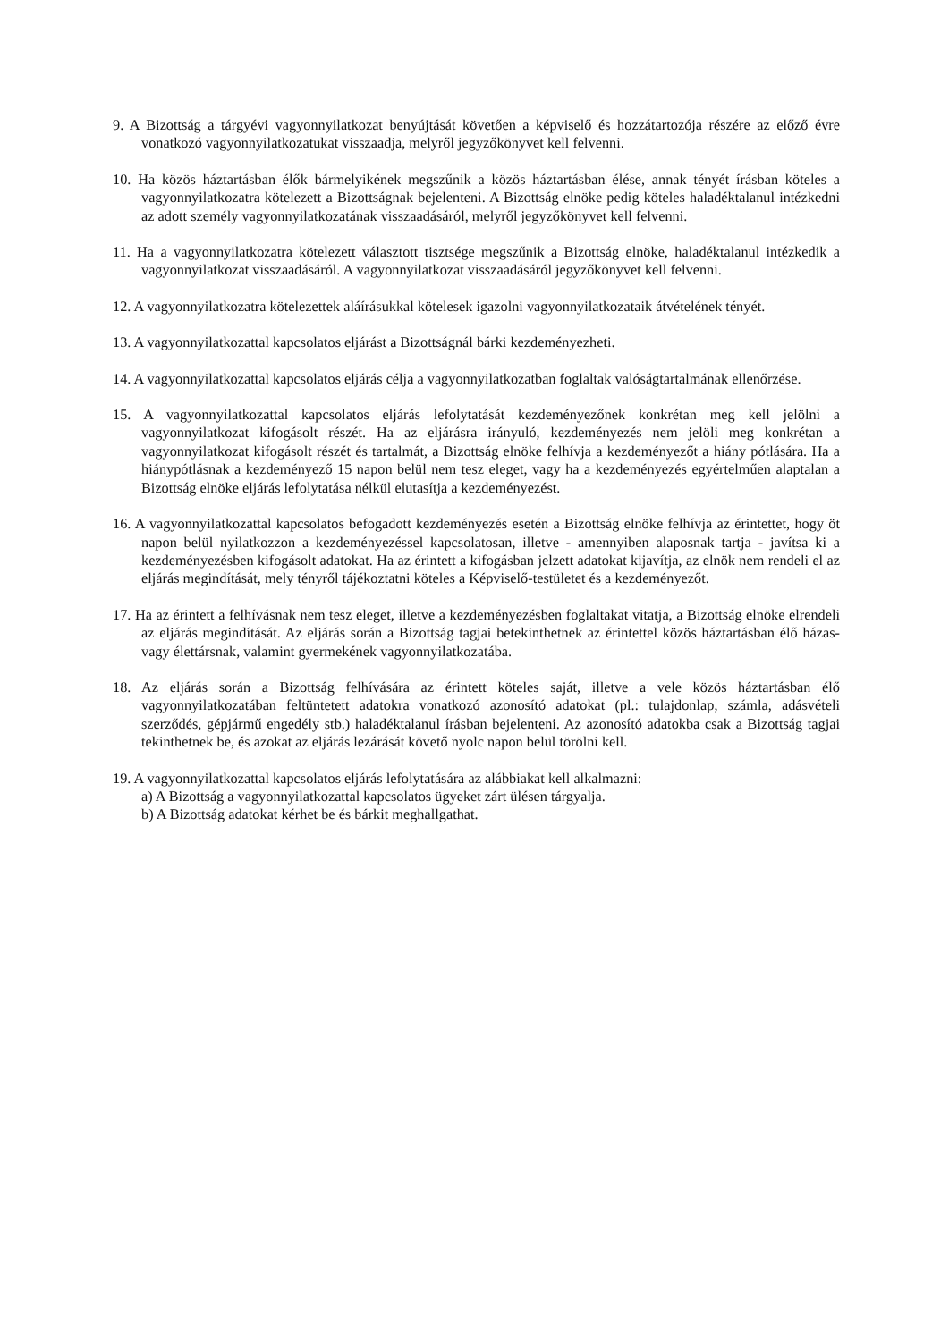9. A Bizottság a tárgyévi vagyonnyilatkozat benyújtását követően a képviselő és hozzátartozója részére az előző évre vonatkozó vagyonnyilatkozatukat visszaadja, melyről jegyzőkönyvet kell felvenni.
10. Ha közös háztartásban élők bármelyikének megszűnik a közös háztartásban élése, annak tényét írásban köteles a vagyonnyilatkozatra kötelezett a Bizottságnak bejelenteni. A Bizottság elnöke pedig köteles haladéktalanul intézkedni az adott személy vagyonnyilatkozatának visszaadásáról, melyről jegyzőkönyvet kell felvenni.
11. Ha a vagyonnyilatkozatra kötelezett választott tisztsége megszűnik a Bizottság elnöke, haladéktalanul intézkedik a vagyonnyilatkozat visszaadásáról. A vagyonnyilatkozat visszaadásáról jegyzőkönyvet kell felvenni.
12. A vagyonnyilatkozatra kötelezettek aláírásukkal kötelesek igazolni vagyonnyilatkozataik átvételének tényét.
13. A vagyonnyilatkozattal kapcsolatos eljárást a Bizottságnál bárki kezdeményezheti.
14. A vagyonnyilatkozattal kapcsolatos eljárás célja a vagyonnyilatkozatban foglaltak valóságtartalmának ellenőrzése.
15. A vagyonnyilatkozattal kapcsolatos eljárás lefolytatását kezdeményezőnek konkrétan meg kell jelölni a vagyonnyilatkozat kifogásolt részét. Ha az eljárásra irányuló, kezdeményezés nem jelöli meg konkrétan a vagyonnyilatkozat kifogásolt részét és tartalmát, a Bizottság elnöke felhívja a kezdeményezőt a hiány pótlására. Ha a hiánypótlásnak a kezdeményező 15 napon belül nem tesz eleget, vagy ha a kezdeményezés egyértelműen alaptalan a Bizottság elnöke eljárás lefolytatása nélkül elutasítja a kezdeményezést.
16. A vagyonnyilatkozattal kapcsolatos befogadott kezdeményezés esetén a Bizottság elnöke felhívja az érintettet, hogy öt napon belül nyilatkozzon a kezdeményezéssel kapcsolatosan, illetve - amennyiben alaposnak tartja - javítsa ki a kezdeményezésben kifogásolt adatokat. Ha az érintett a kifogásban jelzett adatokat kijavítja, az elnök nem rendeli el az eljárás megindítását, mely tényről tájékoztatni köteles a Képviselő-testületet és a kezdeményezőt.
17. Ha az érintett a felhívásnak nem tesz eleget, illetve a kezdeményezésben foglaltakat vitatja, a Bizottság elnöke elrendeli az eljárás megindítását. Az eljárás során a Bizottság tagjai betekinthetnek az érintettel közös háztartásban élő házas- vagy élettársnak, valamint gyermekének vagyonnyilatkozatába.
18. Az eljárás során a Bizottság felhívására az érintett köteles saját, illetve a vele közös háztartásban élő vagyonnyilatkozatában feltüntetett adatokra vonatkozó azonosító adatokat (pl.: tulajdonlap, számla, adásvételi szerződés, gépjármű engedély stb.) haladéktalanul írásban bejelenteni. Az azonosító adatokba csak a Bizottság tagjai tekinthetnek be, és azokat az eljárás lezárását követő nyolc napon belül törölni kell.
19. A vagyonnyilatkozattal kapcsolatos eljárás lefolytatására az alábbiakat kell alkalmazni:
a) A Bizottság a vagyonnyilatkozattal kapcsolatos ügyeket zárt ülésen tárgyalja.
b) A Bizottság adatokat kérhet be és bárkit meghallgathat.